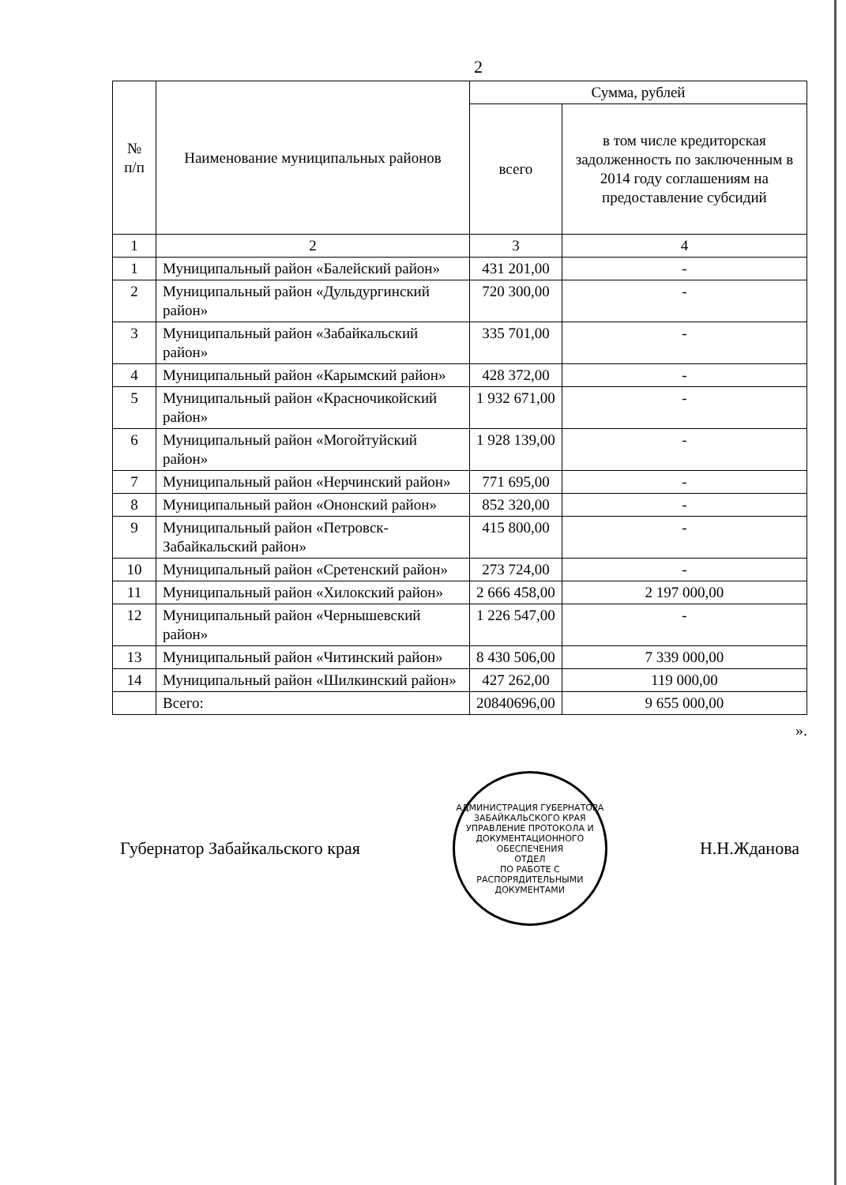2
| № п/п | Наименование муниципальных районов | Сумма, рублей | |
| --- | --- | --- | --- |
| | | всего | в том числе кредиторская задолженность по заключенным в 2014 году соглашениям на предоставление субсидий |
| 1 | 2 | 3 | 4 |
| 1 | Муниципальный район «Балейский район» | 431 201,00 | - |
| 2 | Муниципальный район «Дульдургинский район» | 720 300,00 | - |
| 3 | Муниципальный район «Забайкальский район» | 335 701,00 | - |
| 4 | Муниципальный район «Карымский район» | 428 372,00 | - |
| 5 | Муниципальный район «Красночикойский район» | 1 932 671,00 | - |
| 6 | Муниципальный район «Могойтуйский район» | 1 928 139,00 | - |
| 7 | Муниципальный район «Нерчинский район» | 771 695,00 | - |
| 8 | Муниципальный район «Ононский район» | 852 320,00 | - |
| 9 | Муниципальный район «Петровск-Забайкальский район» | 415 800,00 | - |
| 10 | Муниципальный район «Сретенский район» | 273 724,00 | - |
| 11 | Муниципальный район «Хилокский район» | 2 666 458,00 | 2 197 000,00 |
| 12 | Муниципальный район «Чернышевский район» | 1 226 547,00 | - |
| 13 | Муниципальный район «Читинский район» | 8 430 506,00 | 7 339 000,00 |
| 14 | Муниципальный район «Шилкинский район» | 427 262,00 | 119 000,00 |
| | Всего: | 20840696,00 | 9 655 000,00 |
».
Губернатор Забайкальского края
АДМИНИСТРАЦИЯ ГУБЕРНАТОРА ЗАБАЙКАЛЬСКОГО КРАЯ
УПРАВЛЕНИЕ ПРОТОКОЛА И ДОКУМЕНТАЦИОННОГО ОБЕСПЕЧЕНИЯ
ОТДЕЛ
ПО РАБОТЕ С
РАСПОРЯДИТЕЛЬНЫМИ
ДОКУМЕНТАМИ
Н.Н.Жданова